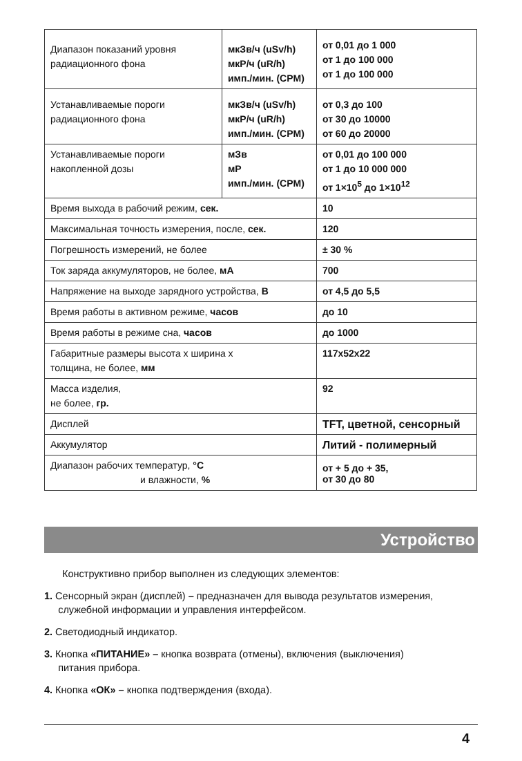| Диапазон показаний уровня радиационного фона | мкЗв/ч (uSv/h) мкР/ч (uR/h) имп./мин. (CPM) | | от 0,01 до 1 000 от 1 до 100 000 от 1 до 100 000 |
| Устанавливаемые пороги радиационного фона | мкЗв/ч (uSv/h) мкР/ч (uR/h) имп./мин. (CPM) | | от 0,3 до 100 от 30 до 10000 от 60 до 20000 |
| Устанавливаемые пороги накопленной дозы | мЗв мР имп./мин. (CPM) | от 0,01 до 100 000 от 1 до 10 000 000 от 1×10<sup>5</sup> до 1×10<sup>12</sup> | |
| Время выхода в рабочий режим, сек. | | 10 | |
| Максимальная точность измерения, после, сек. | | 120 | |
| Погрешность измерений, не более | | ± 30 % | |
| Ток заряда аккумуляторов, не более, мА | | 700 | |
| Напряжение на выходе зарядного устройства, В | | от 4,5 до 5,5 | |
| Время работы в активном режиме, часов | | | до 10 |
| Время работы в режиме сна, часов | | | до 1000 |
| Габаритные размеры высота х ширина х толщина, не более, мм | | | 117x52x22 |
| Масса изделия, не более, гр. | | | 92 |
| Дисплей | | TFT, цветной, сенсорный | |
| Аккумулятор | | Литий - полимерный | |
| Диапазон рабочих температур, °С и влажности, % | | | от + 5 до + 35, от 30 до 80 |
Устройство
Конструктивно прибор выполнен из следующих элементов:
1. Сенсорный экран (дисплей) – предназначен для вывода результатов измерения,
служебной информации и управления интерфейсом.
2. Светодиодный индикатор.
3. Кнопка «ПИТАНИЕ» – кнопка возврата (отмены), включения (выключения)
питания прибора.
4. Кнопка «ОК» – кнопка подтверждения (входа).
4